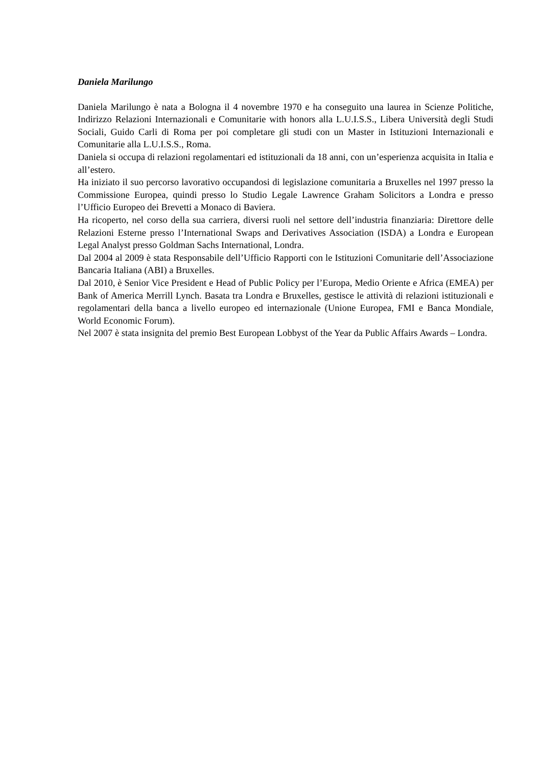Daniela Marilungo
Daniela Marilungo è nata a Bologna il 4 novembre 1970 e ha conseguito una laurea in Scienze Politiche, Indirizzo Relazioni Internazionali e Comunitarie with honors alla L.U.I.S.S., Libera Università degli Studi Sociali, Guido Carli di Roma per poi completare gli studi con un Master in Istituzioni Internazionali e Comunitarie alla L.U.I.S.S., Roma.
Daniela si occupa di relazioni regolamentari ed istituzionali da 18 anni, con un’esperienza acquisita in Italia e all’estero.
Ha iniziato il suo percorso lavorativo occupandosi di legislazione comunitaria a Bruxelles nel 1997 presso la Commissione Europea, quindi presso lo Studio Legale Lawrence Graham Solicitors a Londra e presso l’Ufficio Europeo dei Brevetti a Monaco di Baviera.
Ha ricoperto, nel corso della sua carriera, diversi ruoli nel settore dell’industria finanziaria: Direttore delle Relazioni Esterne presso l’International Swaps and Derivatives Association (ISDA) a Londra e European Legal Analyst presso Goldman Sachs International, Londra.
Dal 2004 al 2009 è stata Responsabile dell’Ufficio Rapporti con le Istituzioni Comunitarie dell’Associazione Bancaria Italiana (ABI) a Bruxelles.
Dal 2010, è Senior Vice President e Head of Public Policy per l’Europa, Medio Oriente e Africa (EMEA) per Bank of America Merrill Lynch. Basata tra Londra e Bruxelles, gestisce le attività di relazioni istituzionali e regolamentari della banca a livello europeo ed internazionale (Unione Europea, FMI e Banca Mondiale, World Economic Forum).
Nel 2007 è stata insignita del premio Best European Lobbyst of the Year da Public Affairs Awards – Londra.